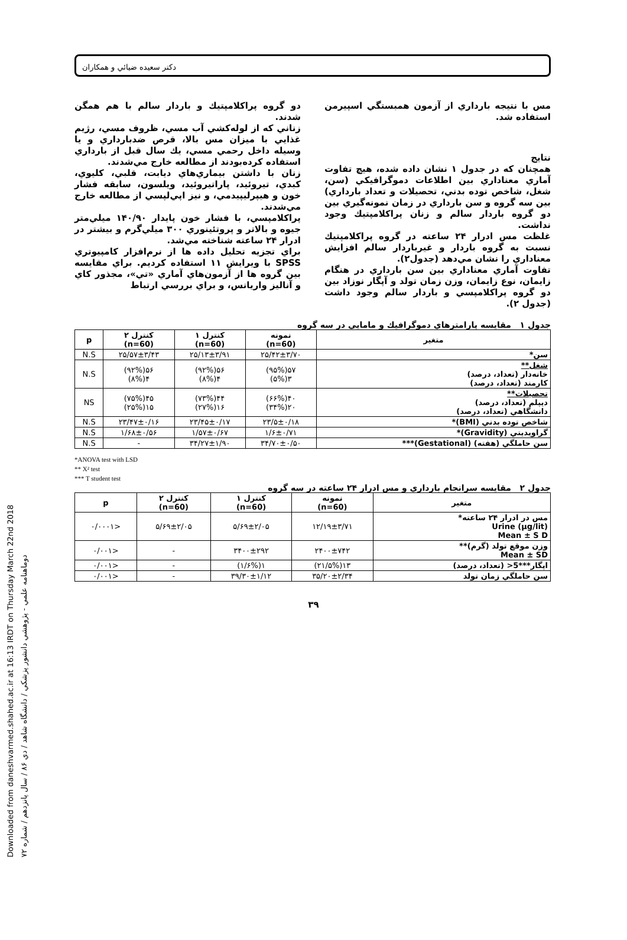Downloaded from daneshvarmed.shahed.ac.ir at 16:13 IRDT on Thursday March 22nd 2018
دوماهنامه علمي - پژوهشي دانشور پزشكي / دانشگاه شاهد / دي ۸۶ / سال پانزدهم / شماره ۷۲
دكتر سعيده ضيائي و همكاران
دو گروه پراكلامپتيك و باردار سالم با هم همگن شدند.
زناني كه از لوله‌كشي آب مسي، ظروف مسي، رژيم غذايي با ميزان مس بالا، قرص ضدبارداري و يا وسيله داخل رحمي مسي، يك سال قبل از بارداري استفاده كرده‌بودند از مطالعه خارج مي‌شدند.
زنان با داشتن بيماري‌هاي ديابت، قلبي، كليوي، كبدي، تيروئيد، پاراتيروئيد، ويلسون، سابقه فشار خون و هيپرليپيدمي، و نيز اپي‌لپسي از مطالعه خارج مي‌شدند.
پراكلامپسي، با فشار خون پايدار ۱۴۰/۹۰ ميلي‌متر جيوه و بالاتر و پروتئينوري ۳۰۰ ميلي‌گرم و بيشتر در ادرار ۲۴ ساعته شناخته مي‌شد.
براي تجزيه تحليل داده ها از نرم‌افزار كامپيوتري SPSS با ويرايش ۱۱ استفاده كرديم. براي مقايسه بين گروه ها از آزمون‌هاي آماري «تي»، مجذور كاي و آناليز واريانس، و براي بررسي ارتباط
مس با نتيجه بارداري از آزمون همبستگي اسپيرمن استفاده شد.
نتايج
همچنان كه در جدول ۱ نشان داده شده، هيچ تفاوت آماري معناداري بين اطلاعات دموگرافيكي (سن، شغل، شاخص توده بدني، تحصيلات و تعداد بارداري) بين سه گروه و سن بارداري در زمان نمونه‌گيري بين دو گروه باردار سالم و زنان پراكلامپتيك وجود نداشت.
غلظت مس ادرار ۲۴ ساعته در گروه پراكلامپتيك نسبت به گروه باردار و غيرباردار سالم افزايش معناداري را نشان مي‌دهد (جدول۲).
تفاوت آماري معناداري بين سن بارداري در هنگام زايمان، نوع زايمان، وزن زمان تولد و آپگار نوزاد بين دو گروه پراكلامپسي و باردار سالم وجود داشت (جدول ۲).
جدول ۱ مقايسه پارامترهاي دموگرافيك و مامايي در سه گروه
| متغير | نمونه (n=60) | كنترل ۱ (n=60) | كنترل ۲ (n=60) | p |
| --- | --- | --- | --- | --- |
| سن* | ۲۵/۴۲±۳/۷۰ | ۲۵/۱۳±۳/۹۱ | ۲۵/۵۷±۳/۴۳ | N.S |
| شغل** خانه‌دار (تعداد، درصد) كارمند (تعداد، درصد) | ۵۷(۹۵%) ۳(۵%) | ۵۶(۹۲%) ۴(۸%) | ۵۶(۹۲%) ۴(۸%) | N.S |
| تحصيلات** ديپلم (تعداد، درصد) دانشگاهي (تعداد، درصد) | ۴۰(۶۶%) ۲۰(۳۴%) | ۴۴(۷۳%) ۱۶(۲۷%) | ۴۵(۷۵%) ۱۵(۲۵%) | NS |
| شاخص توده بدني (BMI)* | ۲۳/۵±۰/۱۸ | ۲۳/۴۵±۰/۱۷ | ۲۳/۴۷±۰/۱۶ | N.S |
| گراويديتي (Gravidity)* | ۱/۶±۰/۷۱ | ۱/۵۷±۰/۶۷ | ۱/۶۸±۰/۵۶ | N.S |
| سن حاملگي (هفته) (Gestational)*** | ۳۴/۷۰±۰/۵۰ | ۳۴/۲۷±۱/۹۰ | - | N.S |
*ANOVA test with LSD
** X² test
*** T student test
جدول ۲ مقايسه سرانجام بارداري و مس ادرار ۲۴ ساعته در سه گروه
| متغير | نمونه (n=60) | كنترل ۱ (n=60) | كنترل ۲ (n=60) | p |
| --- | --- | --- | --- | --- |
| مس در ادرار ۲۴ ساعته* Urine (µg/lit) Mean ± S D | ۱۲/۱۹±۳/۷۱ | ۵/۶۹±۲/۰۵ | ۵/۶۹±۲/۰۵ | <۰/۰۰۰۱ |
| وزن موقع تولد (گرم)** Mean ± SD | ۲۴۰۰±۷۴۲ | ۳۴۰۰±۲۹۲ | - | <۰/۰۰۱ |
| اپگار***5< (تعداد، درصد) | ۱۳(۲۱/۵%) | ۱(۱/۶%) | - | <۰/۰۰۱ |
| سن حاملگي زمان تولد | ۳۵/۲۰±۲/۳۴ | ۳۹/۳۰±۱/۱۲ | - | <۰/۰۰۱ |
۳۹